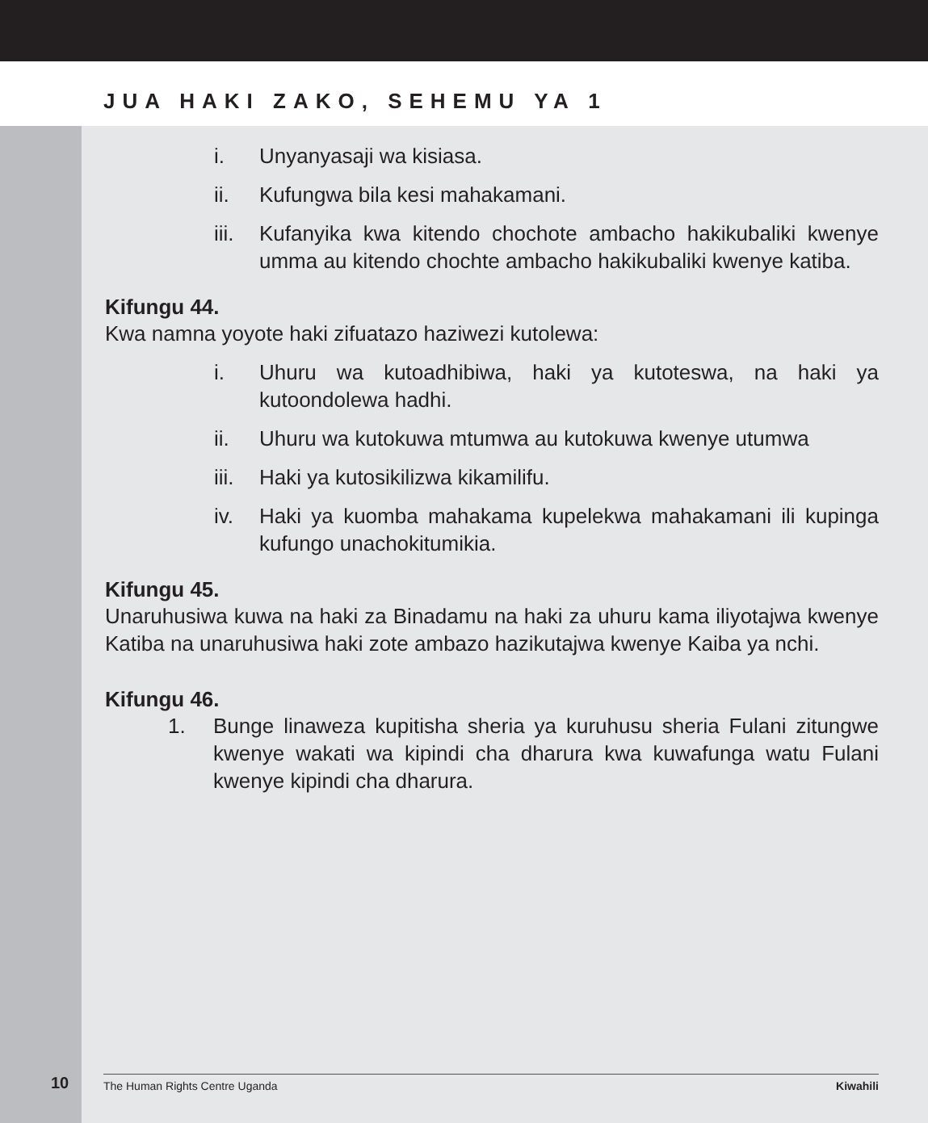JUA HAKI ZAKO, SEHEMU YA 1
i. Unyanyasaji wa kisiasa.
ii. Kufungwa bila kesi mahakamani.
iii. Kufanyika kwa kitendo chochote ambacho hakikubaliki kwenye umma au kitendo chochte ambacho hakikubaliki kwenye katiba.
Kifungu 44.
Kwa namna yoyote haki zifuatazo haziwezi kutolewa:
i. Uhuru wa kutoadhibiwa, haki ya kutoteswa, na haki ya kutoondolewa hadhi.
ii. Uhuru wa kutokuwa mtumwa au kutokuwa kwenye utumwa
iii. Haki ya kutosikilizwa kikamilifu.
iv. Haki ya kuomba mahakama kupelekwa mahakamani ili kupinga kufungo unachokitumikia.
Kifungu 45.
Unaruhusiwa kuwa na haki za Binadamu na haki za uhuru kama iliyotajwa kwenye Katiba na unaruhusiwa haki zote ambazo hazikutajwa kwenye Kaiba ya nchi.
Kifungu 46.
1. Bunge linaweza kupitisha sheria ya kuruhusu sheria Fulani zitungwe kwenye wakati wa kipindi cha dharura kwa kuwafunga watu Fulani kwenye kipindi cha dharura.
10 The Human Rights Centre Uganda Kiwahili